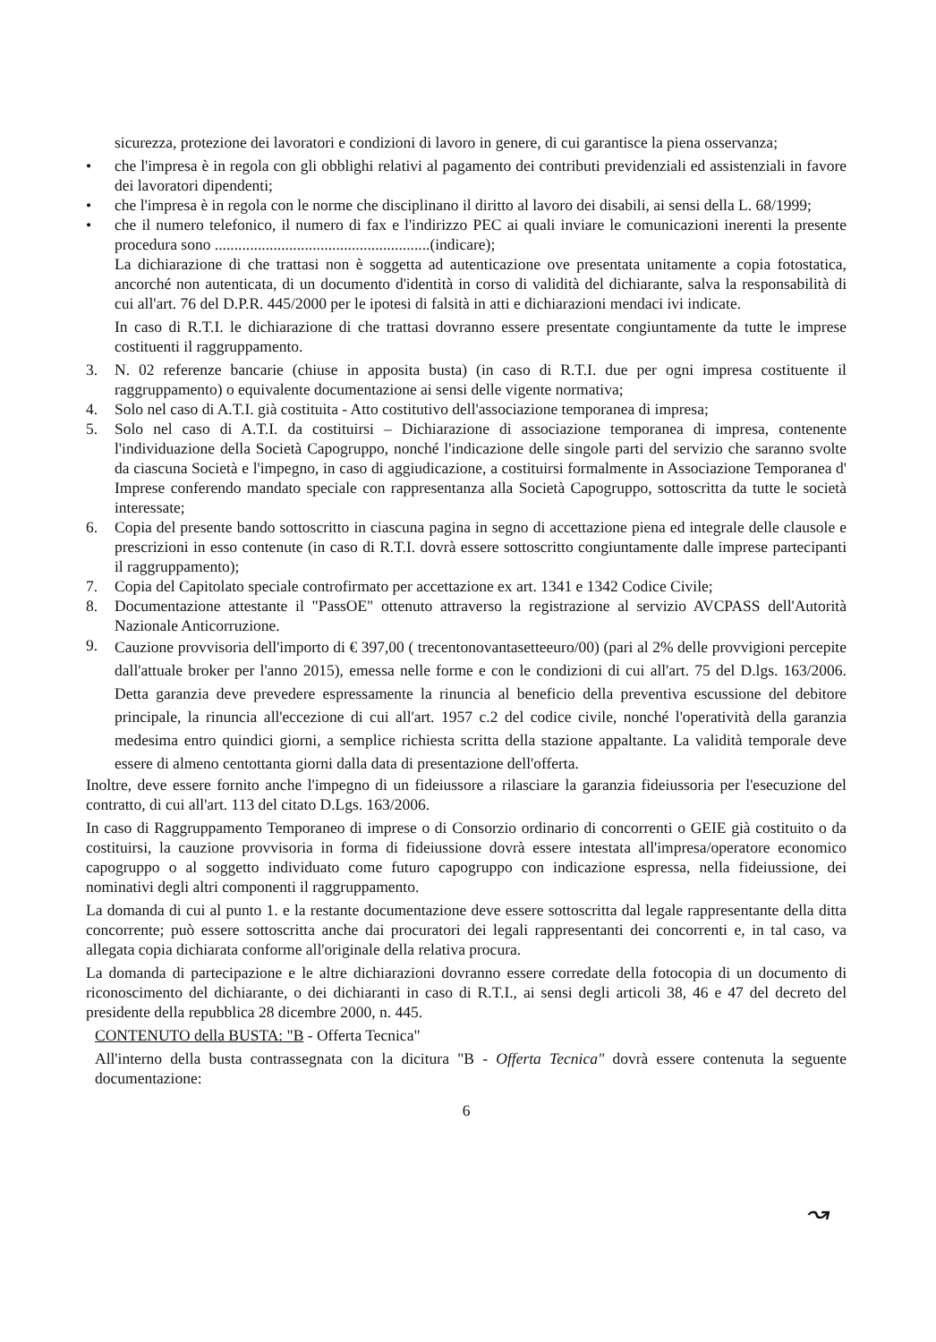sicurezza, protezione dei lavoratori e condizioni di lavoro in genere, di cui garantisce la piena osservanza;
• che l'impresa è in regola con gli obblighi relativi al pagamento dei contributi previdenziali ed assistenziali in favore dei lavoratori dipendenti;
• che l'impresa è in regola con le norme che disciplinano il diritto al lavoro dei disabili, ai sensi della L. 68/1999;
• che il numero telefonico, il numero di fax e l'indirizzo PEC ai quali inviare le comunicazioni inerenti la presente procedura sono .......................................................(indicare);
La dichiarazione di che trattasi non è soggetta ad autenticazione ove presentata unitamente a copia fotostatica, ancorché non autenticata, di un documento d'identità in corso di validità del dichiarante, salva la responsabilità di cui all'art. 76 del D.P.R. 445/2000 per le ipotesi di falsità in atti e dichiarazioni mendaci ivi indicate.
In caso di R.T.I. le dichiarazione di che trattasi dovranno essere presentate congiuntamente da tutte le imprese costituenti il raggruppamento.
3. N. 02 referenze bancarie (chiuse in apposita busta) (in caso di R.T.I. due per ogni impresa costituente il raggruppamento) o equivalente documentazione ai sensi delle vigente normativa;
4. Solo nel caso di A.T.I. già costituita - Atto costitutivo dell'associazione temporanea di impresa;
5. Solo nel caso di A.T.I. da costituirsi – Dichiarazione di associazione temporanea di impresa, contenente l'individuazione della Società Capogruppo, nonché l'indicazione delle singole parti del servizio che saranno svolte da ciascuna Società e l'impegno, in caso di aggiudicazione, a costituirsi formalmente in Associazione Temporanea d' Imprese conferendo mandato speciale con rappresentanza alla Società Capogruppo, sottoscritta da tutte le società interessate;
6. Copia del presente bando sottoscritto in ciascuna pagina in segno di accettazione piena ed integrale delle clausole e prescrizioni in esso contenute (in caso di R.T.I. dovrà essere sottoscritto congiuntamente dalle imprese partecipanti il raggruppamento);
7. Copia del Capitolato speciale controfirmato per accettazione ex art. 1341 e 1342 Codice Civile;
8. Documentazione attestante il "PassOE" ottenuto attraverso la registrazione al servizio AVCPASS dell'Autorità Nazionale Anticorruzione.
9. Cauzione provvisoria dell'importo di € 397,00 ( trecentonovantasetteeuro/00) (pari al 2% delle provvigioni percepite dall'attuale broker per l'anno 2015), emessa nelle forme e con le condizioni di cui all'art. 75 del D.lgs. 163/2006. Detta garanzia deve prevedere espressamente la rinuncia al beneficio della preventiva escussione del debitore principale, la rinuncia all'eccezione di cui all'art. 1957 c.2 del codice civile, nonché l'operatività della garanzia medesima entro quindici giorni, a semplice richiesta scritta della stazione appaltante. La validità temporale deve essere di almeno centottanta giorni dalla data di presentazione dell'offerta.
Inoltre, deve essere fornito anche l'impegno di un fideiussore a rilasciare la garanzia fideiussoria per l'esecuzione del contratto, di cui all'art. 113 del citato D.Lgs. 163/2006.
In caso di Raggruppamento Temporaneo di imprese o di Consorzio ordinario di concorrenti o GEIE già costituito o da costituirsi, la cauzione provvisoria in forma di fideiussione dovrà essere intestata all'impresa/operatore economico capogruppo o al soggetto individuato come futuro capogruppo con indicazione espressa, nella fideiussione, dei nominativi degli altri componenti il raggruppamento.
La domanda di cui al punto 1. e la restante documentazione deve essere sottoscritta dal legale rappresentante della ditta concorrente; può essere sottoscritta anche dai procuratori dei legali rappresentanti dei concorrenti e, in tal caso, va allegata copia dichiarata conforme all'originale della relativa procura.
La domanda di partecipazione e le altre dichiarazioni dovranno essere corredate della fotocopia di un documento di riconoscimento del dichiarante, o dei dichiaranti in caso di R.T.I., ai sensi degli articoli 38, 46 e 47 del decreto del presidente della repubblica 28 dicembre 2000, n. 445.
CONTENUTO della BUSTA: "B - Offerta Tecnica"
All'interno della busta contrassegnata con la dicitura "B - Offerta Tecnica" dovrà essere contenuta la seguente documentazione:
6
↝